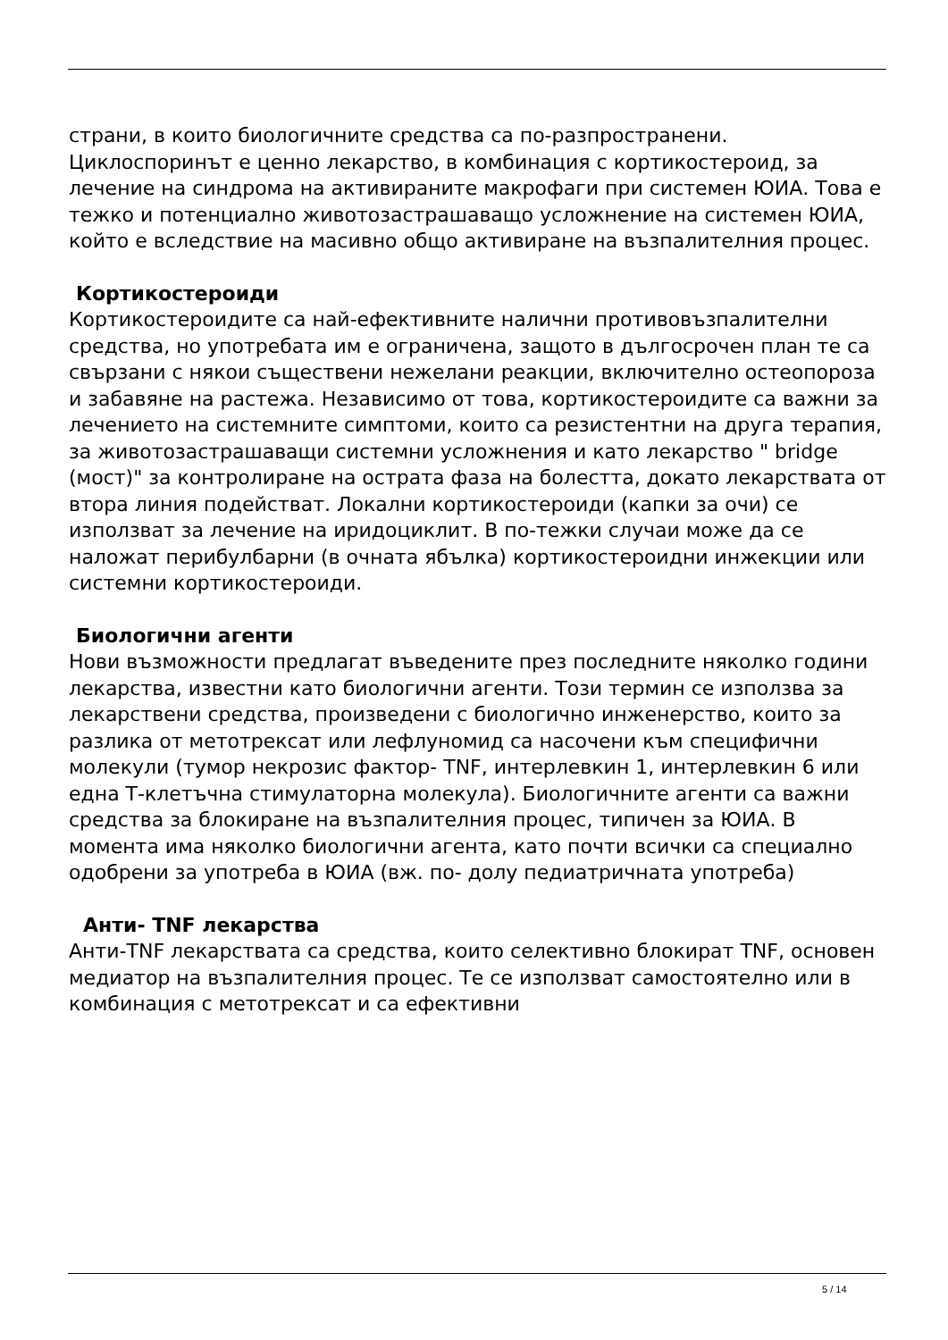страни, в които биологичните средства са по-разпространени. Циклоспоринът е ценно лекарство, в комбинация с кортикостероид, за лечение на синдрома на активираните макрофаги при системен ЮИА. Това е тежко и потенциално животозастрашаващо усложнение на системен ЮИА, който е вследствие на масивно общо активиране на възпалителния процес.
Кортикостероиди
Кортикостероидите са най-ефективните налични противовъзпалителни средства, но употребата им е ограничена, защото в дългосрочен план те са свързани с някои съществени нежелани реакции, включително остеопороза и забавяне на растежа. Независимо от това, кортикостероидите са важни за лечението на системните симптоми, които са резистентни на друга терапия, за животозастрашаващи системни усложнения и като лекарство " bridge (мост)" за контролиране на острата фаза на болестта, докато лекарствата от втора линия подействат. Локални кортикостероиди (капки за очи) се използват за лечение на иридоциклит. В по-тежки случаи може да се наложат перибулбарни (в очната ябълка) кортикостероидни инжекции или системни кортикостероиди.
Биологични агенти
Нови възможности предлагат въведените през последните няколко години лекарства, известни като биологични агенти. Този термин се използва за лекарствени средства, произведени с биологично инженерство, които за разлика от метотрексат или лефлуномид са насочени към специфични молекули (тумор некрозис фактор- TNF, интерлевкин 1, интерлевкин 6 или една Т-клетъчна стимулаторна молекула). Биологичните агенти са важни средства за блокиране на възпалителния процес, типичен за ЮИА. В момента има няколко биологични агента, като почти всички са специално одобрени за употреба в ЮИА (вж. по- долу педиатричната употреба)
Анти- TNF лекарства
Анти-TNF лекарствата са средства, които селективно блокират TNF, основен медиатор на възпалителния процес. Те се използват самостоятелно или в комбинация с метотрексат и са ефективни
5 / 14